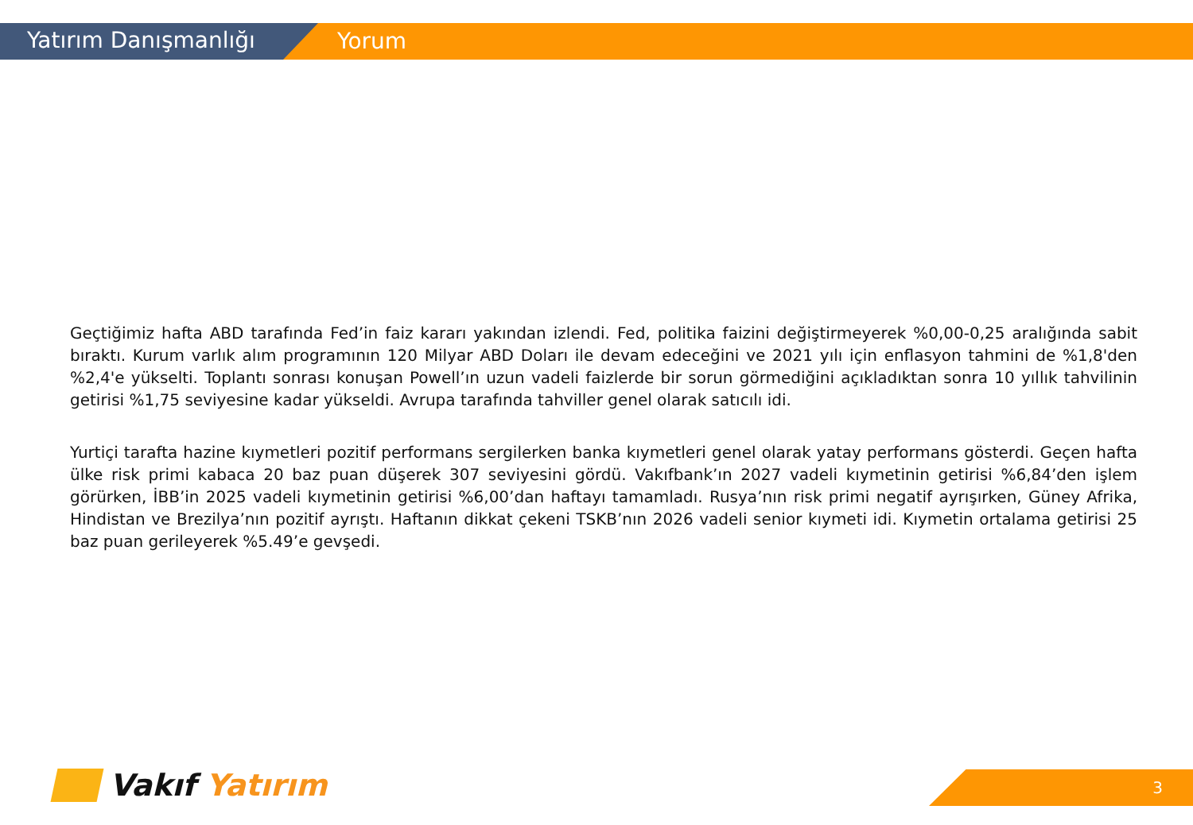Yatırım Danışmanlığı
Yorum
Geçtiğimiz hafta ABD tarafında Fed’in faiz kararı yakından izlendi. Fed, politika faizini değiştirmeyerek %0,00-0,25 aralığında sabit bıraktı. Kurum varlık alım programının 120 Milyar ABD Doları ile devam edeceğini ve 2021 yılı için enflasyon tahmini de %1,8'den %2,4'e yükselti. Toplantı sonrası konuşan Powell’ın uzun vadeli faizlerde bir sorun görmediğini açıkladıktan sonra 10 yıllık tahvilinin getirisi %1,75 seviyesine kadar yükseldi. Avrupa tarafında tahviller genel olarak satıcılı idi.
Yurtiçi tarafta hazine kıymetleri pozitif performans sergilerken banka kıymetleri genel olarak yatay performans gösterdi. Geçen hafta ülke risk primi kabaca 20 baz puan düşerek 307 seviyesini gördü. Vakıfbank’ın 2027 vadeli kıymetinin getirisi %6,84’den işlem görürken, İBB’in 2025 vadeli kıymetinin getirisi %6,00’dan haftayı tamamladı. Rusya’nın risk primi negatif ayrışırken, Güney Afrika, Hindistan ve Brezilya’nın pozitif ayrıştı. Haftanın dikkat çekeni TSKB’nın 2026 vadeli senior kıymeti idi. Kıymetin ortalama getirisi 25 baz puan gerileyerek %5.49’e gevşedi.
Vakıf Yatırım 3